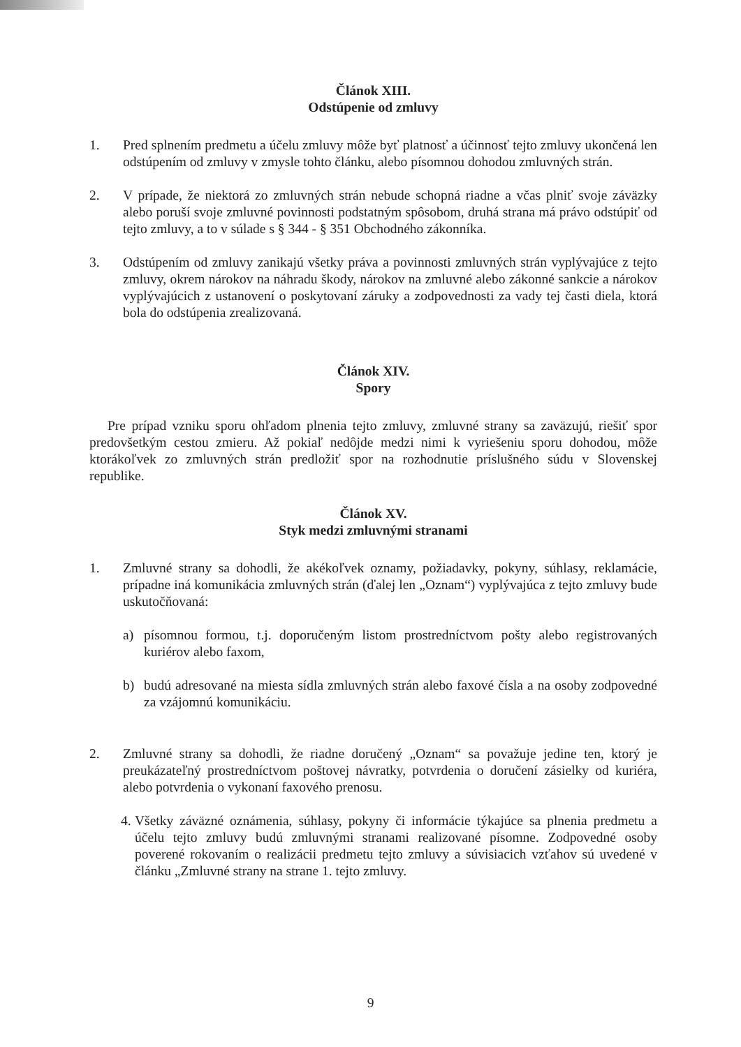Článok XIII.
Odstúpenie od zmluvy
1. Pred splnením predmetu a účelu zmluvy môže byť platnosť a účinnosť tejto zmluvy ukončená len odstúpením od zmluvy v zmysle tohto článku, alebo písomnou dohodou zmluvných strán.
2. V prípade, že niektorá zo zmluvných strán nebude schopná riadne a včas plniť svoje záväzky alebo poruší svoje zmluvné povinnosti podstatným spôsobom, druhá strana má právo odstúpiť od tejto zmluvy, a to v súlade s § 344 - § 351 Obchodného zákonníka.
3. Odstúpením od zmluvy zanikajú všetky práva a povinnosti zmluvných strán vyplývajúce z tejto zmluvy, okrem nárokov na náhradu škody, nárokov na zmluvné alebo zákonné sankcie a nárokov vyplývajúcich z ustanovení o poskytovaní záruky a zodpovednosti za vady tej časti diela, ktorá bola do odstúpenia zrealizovaná.
Článok XIV.
Spory
Pre prípad vzniku sporu ohľadom plnenia tejto zmluvy, zmluvné strany sa zaväzujú, riešiť spor predovšetkým cestou zmieru. Až pokiaľ nedôjde medzi nimi k vyriešeniu sporu dohodou, môže ktorákoľvek zo zmluvných strán predložiť spor na rozhodnutie príslušného súdu v Slovenskej republike.
Článok XV.
Styk medzi zmluvnými stranami
1. Zmluvné strany sa dohodli, že akékoľvek oznamy, požiadavky, pokyny, súhlasy, reklamácie, prípadne iná komunikácia zmluvných strán (ďalej len „Oznam“) vyplývajúca z tejto zmluvy bude uskutočňovaná:
a) písomnou formou, t.j. doporučeným listom prostredníctvom pošty alebo registrovaných kuriérov alebo faxom,
b) budú adresované na miesta sídla zmluvných strán alebo faxové čísla a na osoby zodpovedné za vzájomnú komunikáciu.
2. Zmluvné strany sa dohodli, že riadne doručený „Oznam“ sa považuje jedine ten, ktorý je preukázateľný prostredníctvom poštovej návratky, potvrdenia o doručení zásielky od kuriéra, alebo potvrdenia o vykonaní faxového prenosu.
4.
Všetky záväzné oznámenia, súhlasy, pokyny či informácie týkajúce sa plnenia predmetu a účelu tejto zmluvy budú zmluvnými stranami realizované písomne. Zodpovedné osoby poverené rokovaním o realizácii predmetu tejto zmluvy a súvisiacich vzťahov sú uvedené v článku „Zmluvné strany na strane 1. tejto zmluvy.
9